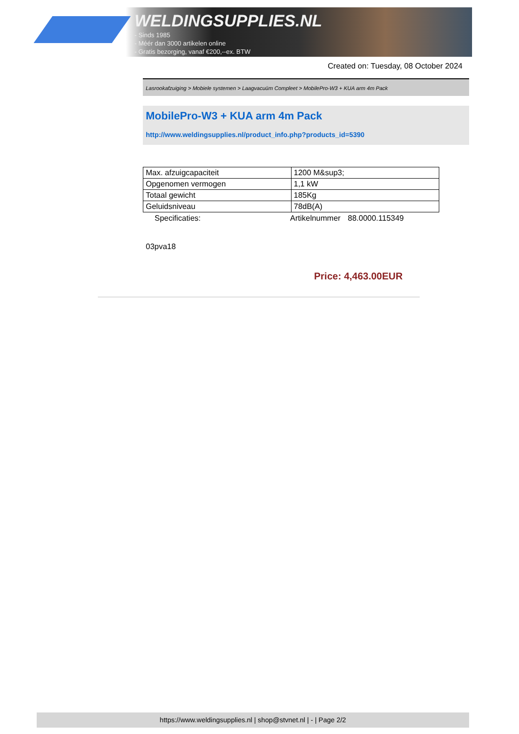WELDINGSUPPLIES.NL
- Sinds 1985
- Méér dan 3000 artikelen online
- Gratis bezorging, vanaf €200,--ex. BTW
Created on: Tuesday, 08 October 2024
Lasrookafzuiging > Mobiele systemen > Laagvacuüm Compleet > MobilePro-W3 + KUA arm 4m Pack
MobilePro-W3 + KUA arm 4m Pack
http://www.weldingsupplies.nl/product_info.php?products_id=5390
| Max. afzuigcapaciteit | 1200 M&sup3; |
| Opgenomen vermogen | 1,1 kW |
| Totaal gewicht | 185Kg |
| Geluidsniveau | 78dB(A) |
Specificaties: Artikelnummer 88.0000.115349
03pva18
Price: 4,463.00EUR
https://www.weldingsupplies.nl | shop@stvnet.nl | - | Page 2/2